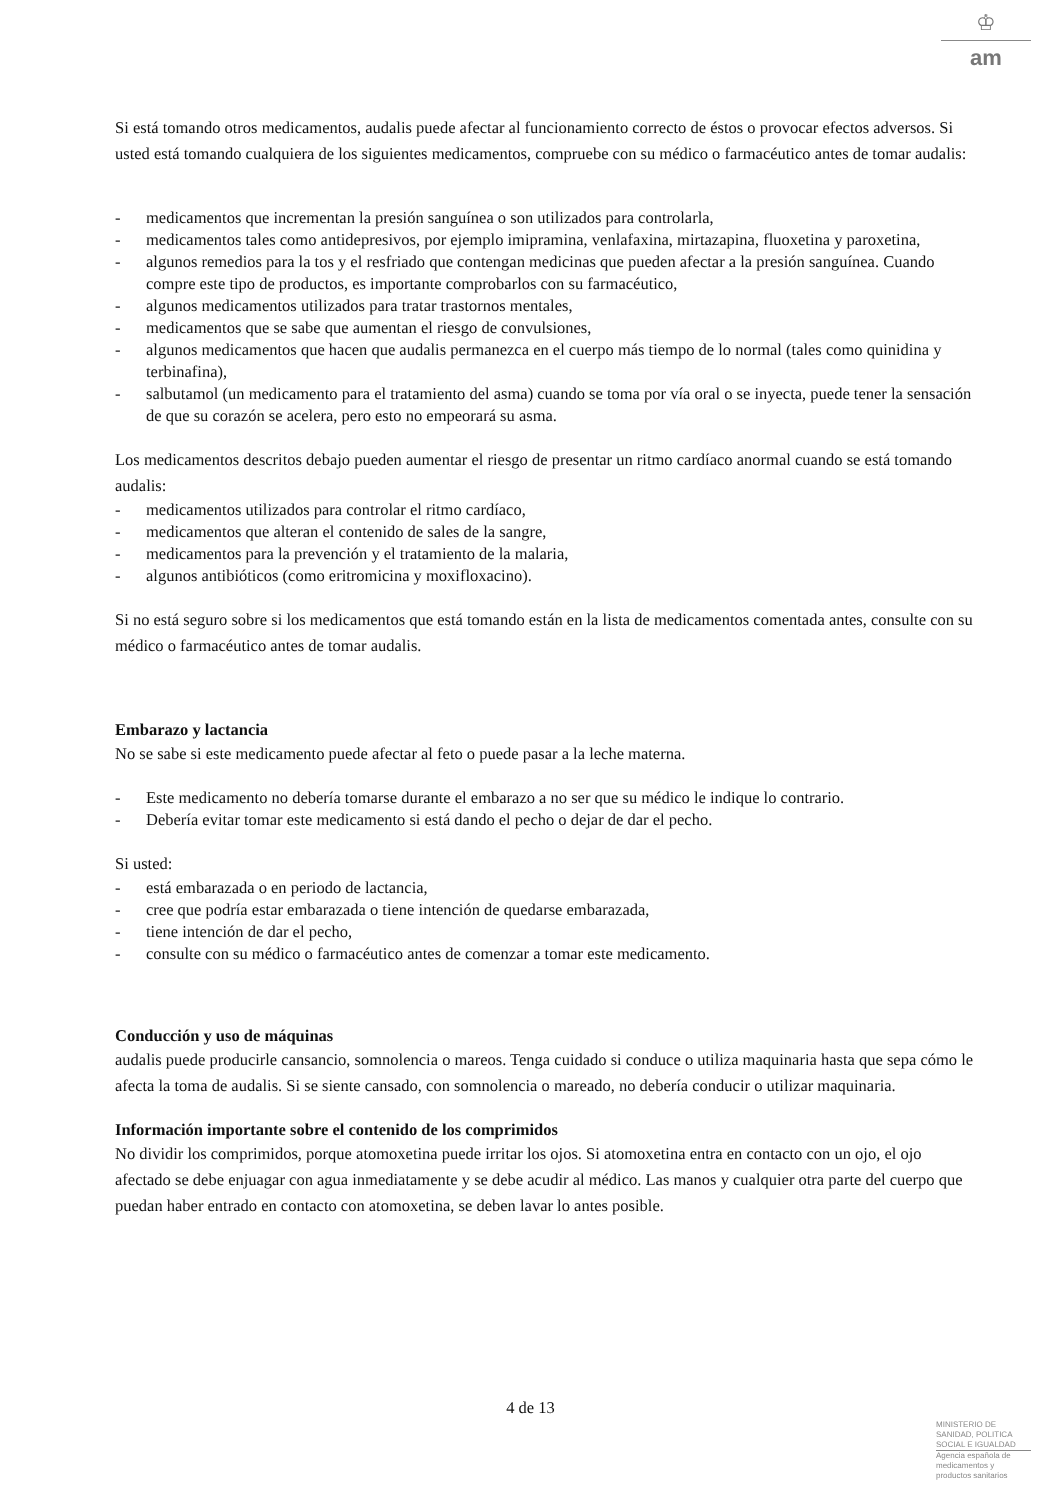♔
am
Si está tomando otros medicamentos, audalis puede afectar al funcionamiento correcto de éstos o provocar efectos adversos. Si usted está tomando cualquiera de los siguientes medicamentos, compruebe con su médico o farmacéutico antes de tomar audalis:
- medicamentos que incrementan la presión sanguínea o son utilizados para controlarla,
- medicamentos tales como antidepresivos, por ejemplo imipramina, venlafaxina, mirtazapina, fluoxetina y paroxetina,
- algunos remedios para la tos y el resfriado que contengan medicinas que pueden afectar a la presión sanguínea. Cuando compre este tipo de productos, es importante comprobarlos con su farmacéutico,
- algunos medicamentos utilizados para tratar trastornos mentales,
- medicamentos que se sabe que aumentan el riesgo de convulsiones,
- algunos medicamentos que hacen que audalis permanezca en el cuerpo más tiempo de lo normal (tales como quinidina y terbinafina),
- salbutamol (un medicamento para el tratamiento del asma) cuando se toma por vía oral o se inyecta, puede tener la sensación de que su corazón se acelera, pero esto no empeorará su asma.
Los medicamentos descritos debajo pueden aumentar el riesgo de presentar un ritmo cardíaco anormal cuando se está tomando audalis:
- medicamentos utilizados para controlar el ritmo cardíaco,
- medicamentos que alteran el contenido de sales de la sangre,
- medicamentos para la prevención y el tratamiento de la malaria,
- algunos antibióticos (como eritromicina y moxifloxacino).
Si no está seguro sobre si los medicamentos que está tomando están en la lista de medicamentos comentada antes, consulte con su médico o farmacéutico antes de tomar audalis.
Embarazo y lactancia
No se sabe si este medicamento puede afectar al feto o puede pasar a la leche materna.
- Este medicamento no debería tomarse durante el embarazo a no ser que su médico le indique lo contrario.
- Debería evitar tomar este medicamento si está dando el pecho o dejar de dar el pecho.
Si usted:
- está embarazada o en periodo de lactancia,
- cree que podría estar embarazada o tiene intención de quedarse embarazada,
- tiene intención de dar el pecho,
- consulte con su médico o farmacéutico antes de comenzar a tomar este medicamento.
Conducción y uso de máquinas
audalis puede producirle cansancio, somnolencia o mareos. Tenga cuidado si conduce o utiliza maquinaria hasta que sepa cómo le afecta la toma de audalis. Si se siente cansado, con somnolencia o mareado, no debería conducir o utilizar maquinaria.
Información importante sobre el contenido de los comprimidos
No dividir los comprimidos, porque atomoxetina puede irritar los ojos. Si atomoxetina entra en contacto con un ojo, el ojo afectado se debe enjuagar con agua inmediatamente y se debe acudir al médico. Las manos y cualquier otra parte del cuerpo que puedan haber entrado en contacto con atomoxetina, se deben lavar lo antes posible.
4 de 13
MINISTERIO DE
SANIDAD, POLITICA
SOCIAL E IGUALDAD
Agencia española de
medicamentos y
productos sanitarios